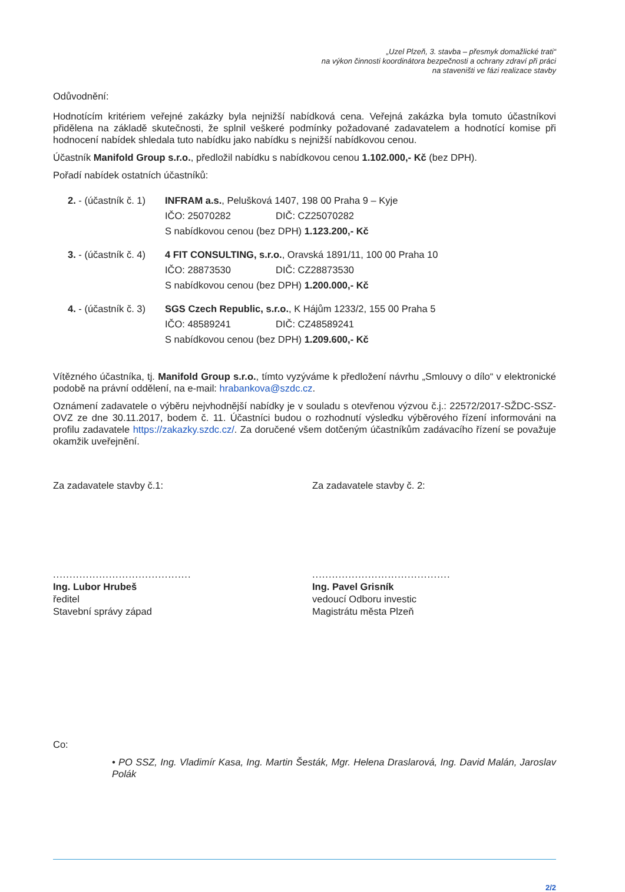„Uzel Plzeň, 3. stavba – přesmyk domažlické trati“
na výkon činnosti koordinátora bezpečnosti a ochrany zdraví při práci
na staveništi ve fázi realizace stavby
Odůvodnění:
Hodnotícím kritériem veřejné zakázky byla nejnižší nabídková cena. Veřejná zakázka byla tomuto účastníkovi přidělena na základě skutečnosti, že splnil veškeré podmínky požadované zadavatelem a hodnotící komise při hodnocení nabídek shledala tuto nabídku jako nabídku s nejnižší nabídkovou cenou.
Účastník Manifold Group s.r.o., předložil nabídku s nabídkovou cenou 1.102.000,- Kč (bez DPH).
Pořadí nabídek ostatních účastníků:
2. - (účastník č. 1)
INFRAM a.s., Pelušková 1407, 198 00 Praha 9 – Kyje
IČO: 25070282 DIČ: CZ25070282
S nabídkovou cenou (bez DPH) 1.123.200,- Kč
3. - (účastník č. 4)
4 FIT CONSULTING, s.r.o., Oravská 1891/11, 100 00 Praha 10
IČO: 28873530 DIČ: CZ28873530
S nabídkovou cenou (bez DPH) 1.200.000,- Kč
4. - (účastník č. 3)
SGS Czech Republic, s.r.o., K Hájům 1233/2, 155 00 Praha 5
IČO: 48589241 DIČ: CZ48589241
S nabídkovou cenou (bez DPH) 1.209.600,- Kč
Vítězného účastníka, tj. Manifold Group s.r.o., tímto vyzýváme k předložení návrhu „Smlouvy o dílo“ v elektronické podobě na právní oddělení, na e-mail: hrabankova@szdc.cz.
Oznámení zadavatele o výběru nejvhodnější nabídky je v souladu s otevřenou výzvou č.j.: 22572/2017-SŽDC-SSZ-OVZ ze dne 30.11.2017, bodem č. 11. Účastníci budou o rozhodnutí výsledku výběrového řízení informováni na profilu zadavatele https://zakazky.szdc.cz/. Za doručené všem dotčeným účastníkům zadávacího řízení se považuje okamžik uveřejnění.
Za zadavatele stavby č.1:
..........................................
Ing. Lubor Hrubeš
ředitel
Stavební správy západ
Za zadavatele stavby č. 2:
..........................................
Ing. Pavel Grisník
vedoucí Odboru investic
Magistrátu města Plzeň
Co:
• PO SSZ, Ing. Vladimír Kasa, Ing. Martin Šesták, Mgr. Helena Draslarová, Ing. David Malán, Jaroslav Polák
2/2